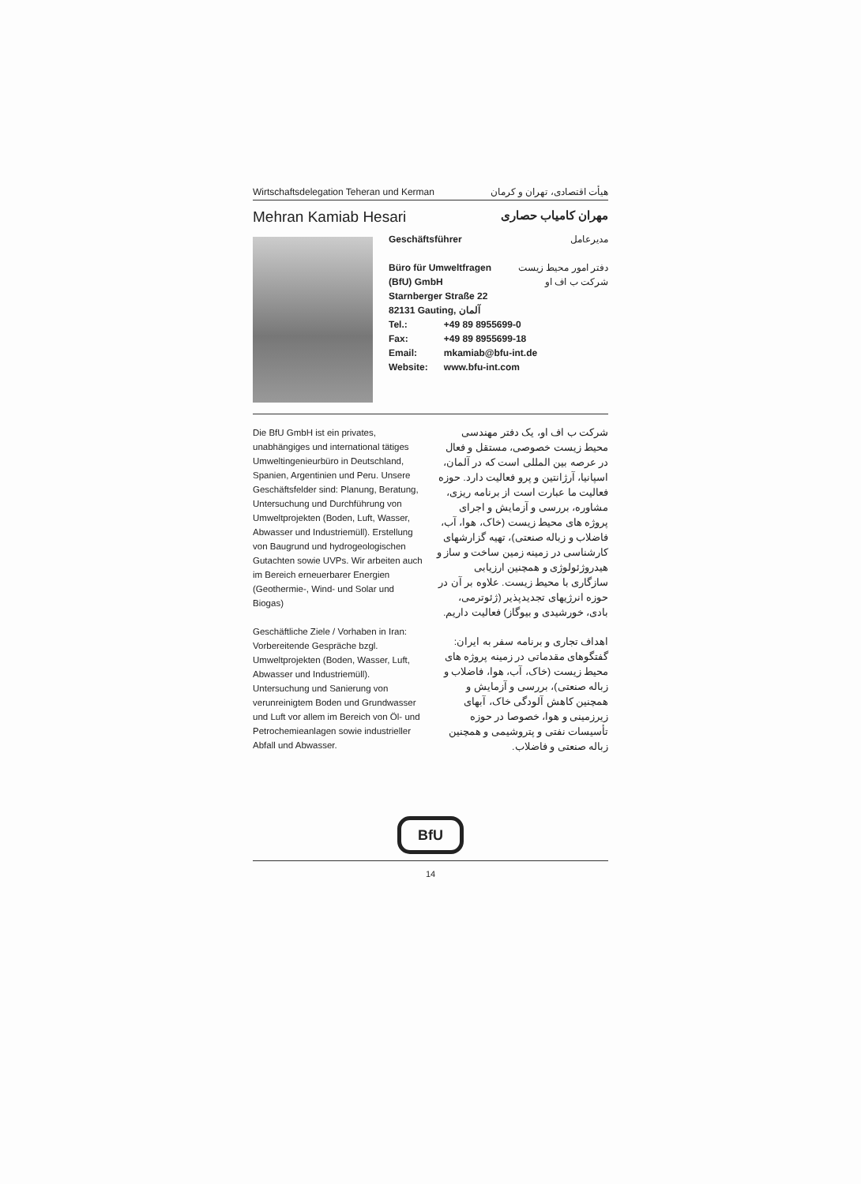Wirtschaftsdelegation Teheran und Kerman هیأت اقتصادی، تهران و کرمان
Mehran Kamiab Hesari مهران کامیاب حصاری
Geschäftsführer مدیرعامل
Büro für Umweltfragen
(BfU) GmbH دفتر امور محیط زیست
شرکت ب اف او
Starnberger Straße 22
82131 Gauting, آلمان
| Tel.: | +49 89 8955699-0 |
| Fax: | +49 89 8955699-18 |
| Email: | mkamiab@bfu-int.de |
| Website: | www.bfu-int.com |
Die BfU GmbH ist ein privates, unabhängiges und international tätiges Umweltingenieurbüro in Deutschland, Spanien, Argentinien und Peru. Unsere Geschäftsfelder sind: Planung, Beratung, Untersuchung und Durchführung von Umweltprojekten (Boden, Luft, Wasser, Abwasser und Industriemüll). Erstellung von Baugrund und hydrogeologischen Gutachten sowie UVPs. Wir arbeiten auch im Bereich erneuerbarer Energien (Geothermie-, Wind- und Solar und Biogas)
Geschäftliche Ziele / Vorhaben in Iran: Vorbereitende Gespräche bzgl. Umweltprojekten (Boden, Wasser, Luft, Abwasser und Industriemüll). Untersuchung und Sanierung von verunreinigtem Boden und Grundwasser und Luft vor allem im Bereich von Öl- und Petrochemieanlagen sowie industrieller Abfall und Abwasser.
شرکت ب اف او، یک دفتر مهندسی محیط زیست خصوصی، مستقل و فعال در عرصه بین المللی است که در آلمان، اسپانیا، آرژانتین و پرو فعالیت دارد. حوزه فعالیت ما عبارت است از برنامه ریزی، مشاوره، بررسی و آزمایش و اجرای پروژه های محیط زیست (خاک، هوا، آب، فاضلاب و زباله صنعتی)، تهیه گزارشهای کارشناسی در زمینه زمین ساخت و ساز و هیدروژئولوژی و همچنین ارزیابی سازگاری با محیط زیست. علاوه بر آن در حوزه انرژیهای تجدیدپذیر (ژئوترمی، بادی، خورشیدی و بیوگاز) فعالیت داریم.
اهداف تجاری و برنامه سفر به ایران: گفتگوهای مقدماتی در زمینه پروژه های محیط زیست (خاک، آب، هوا، فاضلاب و زباله صنعتی)، بررسی و آزمایش و همچنین کاهش آلودگی خاک، آبهای زیرزمینی و هوا، خصوصا در حوزه تأسیسات نفتی و پتروشیمی و همچنین زباله صنعتی و فاضلاب.
BfU
14